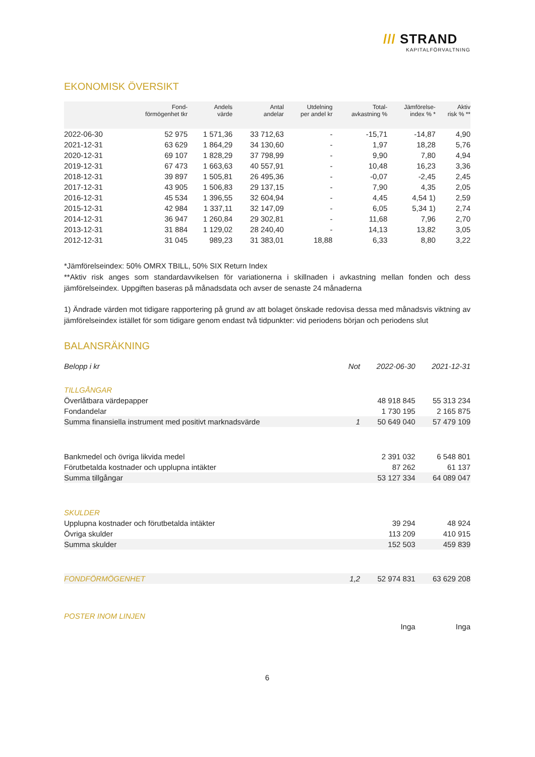/// STRAND
KAPITALFÖRVALTNING
EKONOMISK ÖVERSIKT
| | Fond- förmögenhet tkr | Andels värde | Antal andelar | Utdelning per andel kr | Total- avkastning % | Jämförelse- index % * | Aktiv risk % ** |
| --- | --- | --- | --- | --- | --- | --- | --- |
| 2022-06-30 | 52 975 | 1 571,36 | 33 712,63 | - | -15,71 | -14,87 | 4,90 |
| 2021-12-31 | 63 629 | 1 864,29 | 34 130,60 | - | 1,97 | 18,28 | 5,76 |
| 2020-12-31 | 69 107 | 1 828,29 | 37 798,99 | - | 9,90 | 7,80 | 4,94 |
| 2019-12-31 | 67 473 | 1 663,63 | 40 557,91 | - | 10,48 | 16,23 | 3,36 |
| 2018-12-31 | 39 897 | 1 505,81 | 26 495,36 | - | -0,07 | -2,45 | 2,45 |
| 2017-12-31 | 43 905 | 1 506,83 | 29 137,15 | - | 7,90 | 4,35 | 2,05 |
| 2016-12-31 | 45 534 | 1 396,55 | 32 604,94 | - | 4,45 | 4,54 1) | 2,59 |
| 2015-12-31 | 42 984 | 1 337,11 | 32 147,09 | - | 6,05 | 5,34 1) | 2,74 |
| 2014-12-31 | 36 947 | 1 260,84 | 29 302,81 | - | 11,68 | 7,96 | 2,70 |
| 2013-12-31 | 31 884 | 1 129,02 | 28 240,40 | - | 14,13 | 13,82 | 3,05 |
| 2012-12-31 | 31 045 | 989,23 | 31 383,01 | 18,88 | 6,33 | 8,80 | 3,22 |
*Jämförelseindex: 50% OMRX TBILL, 50% SIX Return Index
**Aktiv risk anges som standardavvikelsen för variationerna i skillnaden i avkastning mellan fonden och dess jämförelseindex. Uppgiften baseras på månadsdata och avser de senaste 24 månaderna
1) Ändrade värden mot tidigare rapportering på grund av att bolaget önskade redovisa dessa med månadsvis viktning av jämförelseindex istället för som tidigare genom endast två tidpunkter: vid periodens början och periodens slut
BALANSRÄKNING
| Belopp i kr | Not | 2022-06-30 | 2021-12-31 |
| TILLGÅNGAR | | | |
| Överlåtbara värdepapper | | 48 918 845 | 55 313 234 |
| Fondandelar | | 1 730 195 | 2 165 875 |
| Summa finansiella instrument med positivt marknadsvärde | 1 | 50 649 040 | 57 479 109 |
| Bankmedel och övriga likvida medel | | 2 391 032 | 6 548 801 |
| Förutbetalda kostnader och upplupna intäkter | | 87 262 | 61 137 |
| Summa tillgångar | | 53 127 334 | 64 089 047 |
| SKULDER | | | |
| Upplupna kostnader och förutbetalda intäkter | | 39 294 | 48 924 |
| Övriga skulder | | 113 209 | 410 915 |
| Summa skulder | | 152 503 | 459 839 |
| FONDFÖRMÖGENHET | 1,2 | 52 974 831 | 63 629 208 |
| POSTER INOM LINJEN | | | |
| | | Inga | Inga |
6